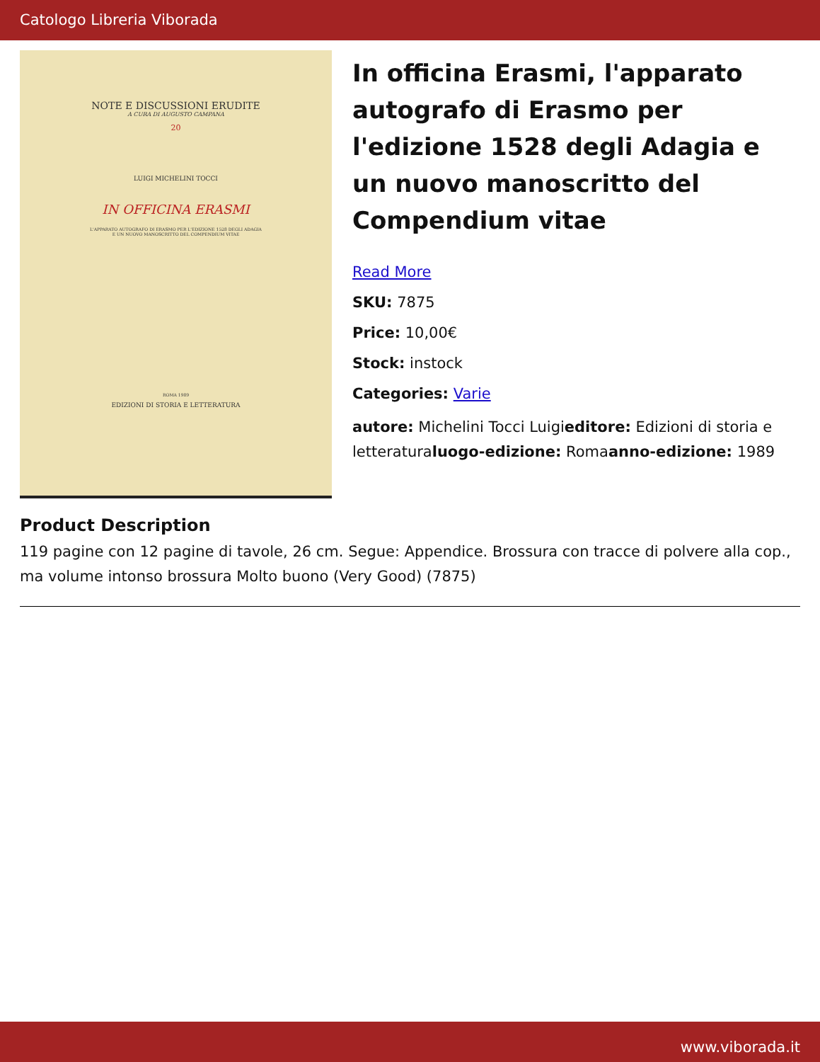Catologo Libreria Viborada
NOTE E DISCUSSIONI ERUDITE
A CURA DI AUGUSTO CAMPANA
20
LUIGI MICHELINI TOCCI
IN OFFICINA ERASMI
L'APPARATO AUTOGRAFO DI ERASMO PER L'EDIZIONE 1528 DEGLI ADAGIA
E UN NUOVO MANOSCRITTO DEL COMPENDIUM VITAE
ROMA 1989
EDIZIONI DI STORIA E LETTERATURA
In officina Erasmi, l'apparato autografo di Erasmo per l'edizione 1528 degli Adagia e un nuovo manoscritto del Compendium vitae
Read More
SKU: 7875
Price: 10,00€
Stock: instock
Categories: Varie
autore: Michelini Tocci Luigieditore: Edizioni di storia e letteraturaluogo-edizione: Romaanno-edizione: 1989
Product Description
119 pagine con 12 pagine di tavole, 26 cm. Segue: Appendice. Brossura con tracce di polvere alla cop., ma volume intonso brossura Molto buono (Very Good) (7875)
www.viborada.it